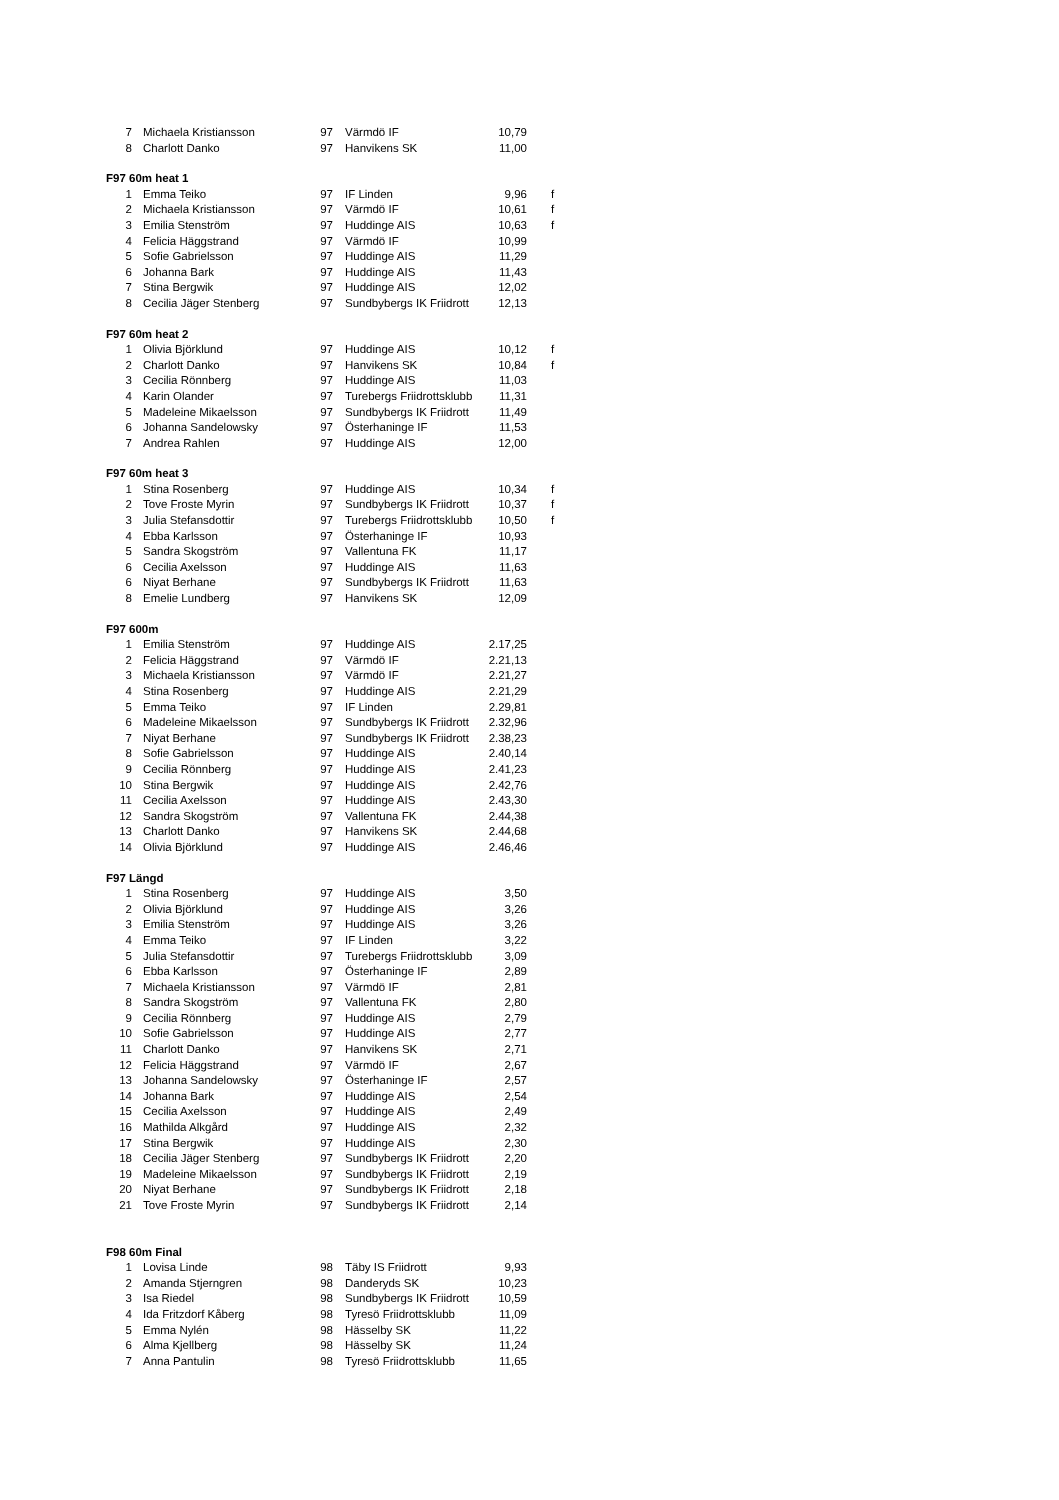| 7 | Michaela Kristiansson | 97 | Värmdö IF | 10,79 | |
| 8 | Charlott Danko | 97 | Hanvikens SK | 11,00 | |
| F97 60m heat 1 | | | | | |
| 1 | Emma Teiko | 97 | IF Linden | 9,96 | f |
| 2 | Michaela Kristiansson | 97 | Värmdö IF | 10,61 | f |
| 3 | Emilia Stenström | 97 | Huddinge AIS | 10,63 | f |
| 4 | Felicia Häggstrand | 97 | Värmdö IF | 10,99 | |
| 5 | Sofie Gabrielsson | 97 | Huddinge AIS | 11,29 | |
| 6 | Johanna Bark | 97 | Huddinge AIS | 11,43 | |
| 7 | Stina Bergwik | 97 | Huddinge AIS | 12,02 | |
| 8 | Cecilia Jäger Stenberg | 97 | Sundbybergs IK Friidrott | 12,13 | |
| F97 60m heat 2 | | | | | |
| 1 | Olivia Björklund | 97 | Huddinge AIS | 10,12 | f |
| 2 | Charlott Danko | 97 | Hanvikens SK | 10,84 | f |
| 3 | Cecilia Rönnberg | 97 | Huddinge AIS | 11,03 | |
| 4 | Karin Olander | 97 | Turebergs Friidrottsklubb | 11,31 | |
| 5 | Madeleine Mikaelsson | 97 | Sundbybergs IK Friidrott | 11,49 | |
| 6 | Johanna Sandelowsky | 97 | Österhaninge IF | 11,53 | |
| 7 | Andrea Rahlen | 97 | Huddinge AIS | 12,00 | |
| F97 60m heat 3 | | | | | |
| 1 | Stina Rosenberg | 97 | Huddinge AIS | 10,34 | f |
| 2 | Tove Froste Myrin | 97 | Sundbybergs IK Friidrott | 10,37 | f |
| 3 | Julia Stefansdottir | 97 | Turebergs Friidrottsklubb | 10,50 | f |
| 4 | Ebba Karlsson | 97 | Österhaninge IF | 10,93 | |
| 5 | Sandra Skogström | 97 | Vallentuna FK | 11,17 | |
| 6 | Cecilia Axelsson | 97 | Huddinge AIS | 11,63 | |
| 6 | Niyat Berhane | 97 | Sundbybergs IK Friidrott | 11,63 | |
| 8 | Emelie Lundberg | 97 | Hanvikens SK | 12,09 | |
| F97 600m | | | | | |
| 1 | Emilia Stenström | 97 | Huddinge AIS | 2.17,25 | |
| 2 | Felicia Häggstrand | 97 | Värmdö IF | 2.21,13 | |
| 3 | Michaela Kristiansson | 97 | Värmdö IF | 2.21,27 | |
| 4 | Stina Rosenberg | 97 | Huddinge AIS | 2.21,29 | |
| 5 | Emma Teiko | 97 | IF Linden | 2.29,81 | |
| 6 | Madeleine Mikaelsson | 97 | Sundbybergs IK Friidrott | 2.32,96 | |
| 7 | Niyat Berhane | 97 | Sundbybergs IK Friidrott | 2.38,23 | |
| 8 | Sofie Gabrielsson | 97 | Huddinge AIS | 2.40,14 | |
| 9 | Cecilia Rönnberg | 97 | Huddinge AIS | 2.41,23 | |
| 10 | Stina Bergwik | 97 | Huddinge AIS | 2.42,76 | |
| 11 | Cecilia Axelsson | 97 | Huddinge AIS | 2.43,30 | |
| 12 | Sandra Skogström | 97 | Vallentuna FK | 2.44,38 | |
| 13 | Charlott Danko | 97 | Hanvikens SK | 2.44,68 | |
| 14 | Olivia Björklund | 97 | Huddinge AIS | 2.46,46 | |
| F97 Längd | | | | | |
| 1 | Stina Rosenberg | 97 | Huddinge AIS | 3,50 | |
| 2 | Olivia Björklund | 97 | Huddinge AIS | 3,26 | |
| 3 | Emilia Stenström | 97 | Huddinge AIS | 3,26 | |
| 4 | Emma Teiko | 97 | IF Linden | 3,22 | |
| 5 | Julia Stefansdottir | 97 | Turebergs Friidrottsklubb | 3,09 | |
| 6 | Ebba Karlsson | 97 | Österhaninge IF | 2,89 | |
| 7 | Michaela Kristiansson | 97 | Värmdö IF | 2,81 | |
| 8 | Sandra Skogström | 97 | Vallentuna FK | 2,80 | |
| 9 | Cecilia Rönnberg | 97 | Huddinge AIS | 2,79 | |
| 10 | Sofie Gabrielsson | 97 | Huddinge AIS | 2,77 | |
| 11 | Charlott Danko | 97 | Hanvikens SK | 2,71 | |
| 12 | Felicia Häggstrand | 97 | Värmdö IF | 2,67 | |
| 13 | Johanna Sandelowsky | 97 | Österhaninge IF | 2,57 | |
| 14 | Johanna Bark | 97 | Huddinge AIS | 2,54 | |
| 15 | Cecilia Axelsson | 97 | Huddinge AIS | 2,49 | |
| 16 | Mathilda Alkgård | 97 | Huddinge AIS | 2,32 | |
| 17 | Stina Bergwik | 97 | Huddinge AIS | 2,30 | |
| 18 | Cecilia Jäger Stenberg | 97 | Sundbybergs IK Friidrott | 2,20 | |
| 19 | Madeleine Mikaelsson | 97 | Sundbybergs IK Friidrott | 2,19 | |
| 20 | Niyat Berhane | 97 | Sundbybergs IK Friidrott | 2,18 | |
| 21 | Tove Froste Myrin | 97 | Sundbybergs IK Friidrott | 2,14 | |
| F98 60m Final | | | | | |
| 1 | Lovisa Linde | 98 | Täby IS Friidrott | 9,93 | |
| 2 | Amanda Stjerngren | 98 | Danderyds SK | 10,23 | |
| 3 | Isa Riedel | 98 | Sundbybergs IK Friidrott | 10,59 | |
| 4 | Ida Fritzdorf Kåberg | 98 | Tyresö Friidrottsklubb | 11,09 | |
| 5 | Emma Nylén | 98 | Hässelby SK | 11,22 | |
| 6 | Alma Kjellberg | 98 | Hässelby SK | 11,24 | |
| 7 | Anna Pantulin | 98 | Tyresö Friidrottsklubb | 11,65 | |